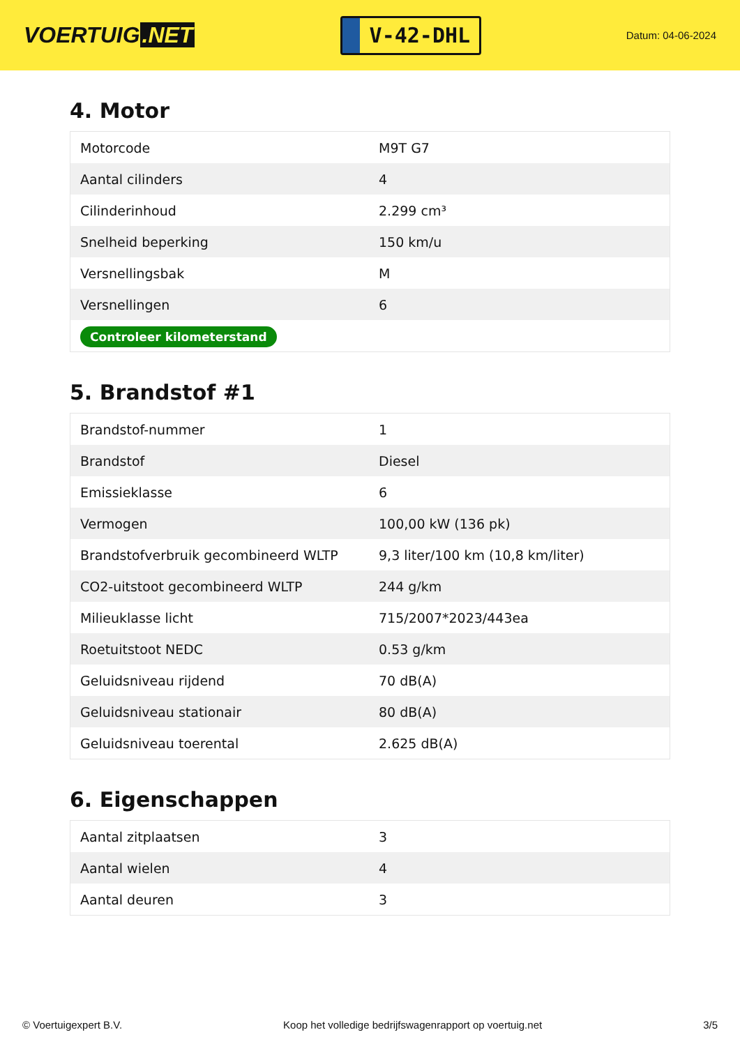VOERTUIG.NET
V-42-DHL
Datum: 04-06-2024
4. Motor
| Motorcode | M9T G7 |
| Aantal cilinders | 4 |
| Cilinderinhoud | 2.299 cm³ |
| Snelheid beperking | 150 km/u |
| Versnellingsbak | M |
| Versnellingen | 6 |
| Controleer kilometerstand | |
5. Brandstof #1
| Brandstof-nummer | 1 |
| Brandstof | Diesel |
| Emissieklasse | 6 |
| Vermogen | 100,00 kW (136 pk) |
| Brandstofverbruik gecombineerd WLTP | 9,3 liter/100 km (10,8 km/liter) |
| CO2-uitstoot gecombineerd WLTP | 244 g/km |
| Milieuklasse licht | 715/2007*2023/443ea |
| Roetuitstoot NEDC | 0.53 g/km |
| Geluidsniveau rijdend | 70 dB(A) |
| Geluidsniveau stationair | 80 dB(A) |
| Geluidsniveau toerental | 2.625 dB(A) |
6. Eigenschappen
| Aantal zitplaatsen | 3 |
| Aantal wielen | 4 |
| Aantal deuren | 3 |
© Voertuigexpert B.V. Koop het volledige bedrijfswagenrapport op voertuig.net 3/5